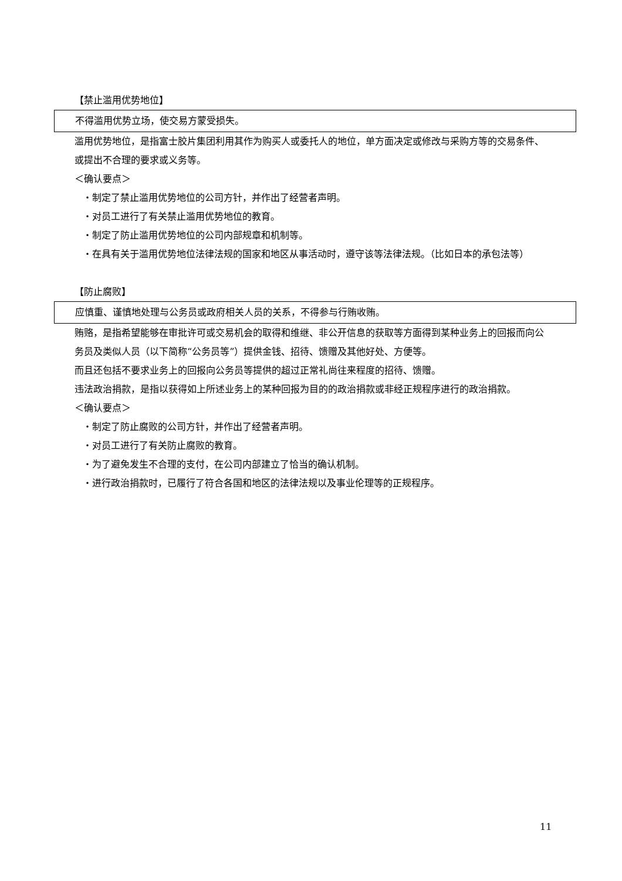【禁止滥用优势地位】
不得滥用优势立场，使交易方蒙受损失。
滥用优势地位，是指富士胶片集团利用其作为购买人或委托人的地位，单方面决定或修改与采购方等的交易条件、或提出不合理的要求或义务等。
＜确认要点＞
・制定了禁止滥用优势地位的公司方针，并作出了经营者声明。
・对员工进行了有关禁止滥用优势地位的教育。
・制定了防止滥用优势地位的公司内部规章和机制等。
・在具有关于滥用优势地位法律法规的国家和地区从事活动时，遵守该等法律法规。（比如日本的承包法等）
【防止腐败】
应慎重、谨慎地处理与公务员或政府相关人员的关系，不得参与行贿收贿。
贿赂，是指希望能够在审批许可或交易机会的取得和维继、非公开信息的获取等方面得到某种业务上的回报而向公务员及类似人员（以下简称“公务员等”）提供金钱、招待、馈赠及其他好处、方便等。
而且还包括不要求业务上的回报向公务员等提供的超过正常礼尚往来程度的招待、馈赠。
违法政治捐款，是指以获得如上所述业务上的某种回报为目的的政治捐款或非经正规程序进行的政治捐款。
＜确认要点＞
・制定了防止腐败的公司方针，并作出了经营者声明。
・对员工进行了有关防止腐败的教育。
・为了避免发生不合理的支付，在公司内部建立了恰当的确认机制。
・进行政治捐款时，已履行了符合各国和地区的法律法规以及事业伦理等的正规程序。
11